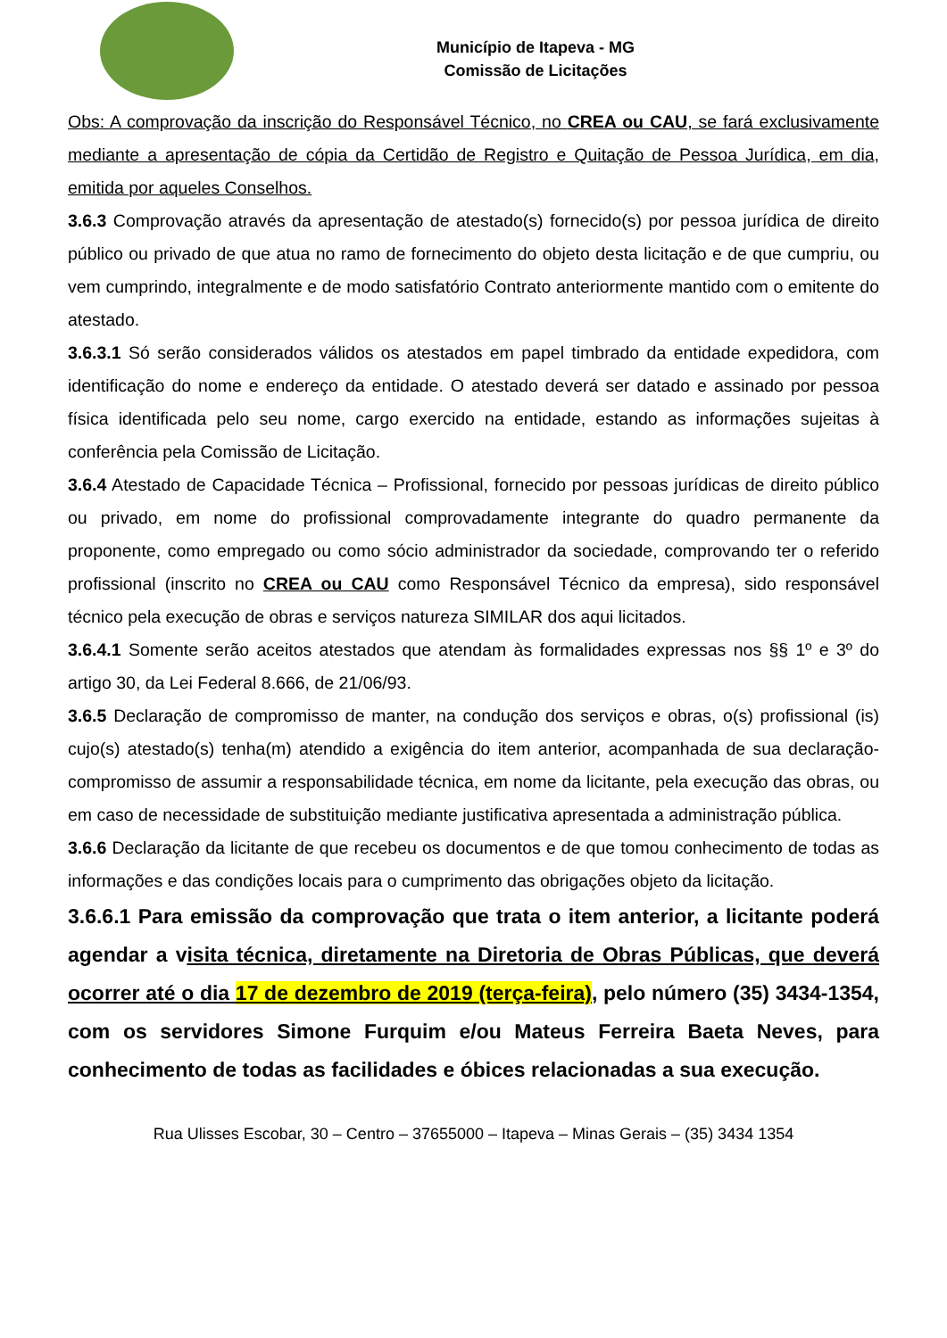Município de Itapeva - MG
Comissão de Licitações
Obs: A comprovação da inscrição do Responsável Técnico, no CREA ou CAU, se fará exclusivamente mediante a apresentação de cópia da Certidão de Registro e Quitação de Pessoa Jurídica, em dia, emitida por aqueles Conselhos.
3.6.3 Comprovação através da apresentação de atestado(s) fornecido(s) por pessoa jurídica de direito público ou privado de que atua no ramo de fornecimento do objeto desta licitação e de que cumpriu, ou vem cumprindo, integralmente e de modo satisfatório Contrato anteriormente mantido com o emitente do atestado.
3.6.3.1 Só serão considerados válidos os atestados em papel timbrado da entidade expedidora, com identificação do nome e endereço da entidade. O atestado deverá ser datado e assinado por pessoa física identificada pelo seu nome, cargo exercido na entidade, estando as informações sujeitas à conferência pela Comissão de Licitação.
3.6.4 Atestado de Capacidade Técnica – Profissional, fornecido por pessoas jurídicas de direito público ou privado, em nome do profissional comprovadamente integrante do quadro permanente da proponente, como empregado ou como sócio administrador da sociedade, comprovando ter o referido profissional (inscrito no CREA ou CAU como Responsável Técnico da empresa), sido responsável técnico pela execução de obras e serviços natureza SIMILAR dos aqui licitados.
3.6.4.1 Somente serão aceitos atestados que atendam às formalidades expressas nos §§ 1º e 3º do artigo 30, da Lei Federal 8.666, de 21/06/93.
3.6.5 Declaração de compromisso de manter, na condução dos serviços e obras, o(s) profissional (is) cujo(s) atestado(s) tenha(m) atendido a exigência do item anterior, acompanhada de sua declaração-compromisso de assumir a responsabilidade técnica, em nome da licitante, pela execução das obras, ou em caso de necessidade de substituição mediante justificativa apresentada a administração pública.
3.6.6 Declaração da licitante de que recebeu os documentos e de que tomou conhecimento de todas as informações e das condições locais para o cumprimento das obrigações objeto da licitação.
3.6.6.1 Para emissão da comprovação que trata o item anterior, a licitante poderá agendar a visita técnica, diretamente na Diretoria de Obras Públicas, que deverá ocorrer até o dia 17 de dezembro de 2019 (terça-feira), pelo número (35) 3434-1354, com os servidores Simone Furquim e/ou Mateus Ferreira Baeta Neves, para conhecimento de todas as facilidades e óbices relacionadas a sua execução.
Rua Ulisses Escobar, 30 – Centro – 37655000 – Itapeva – Minas Gerais – (35) 3434 1354